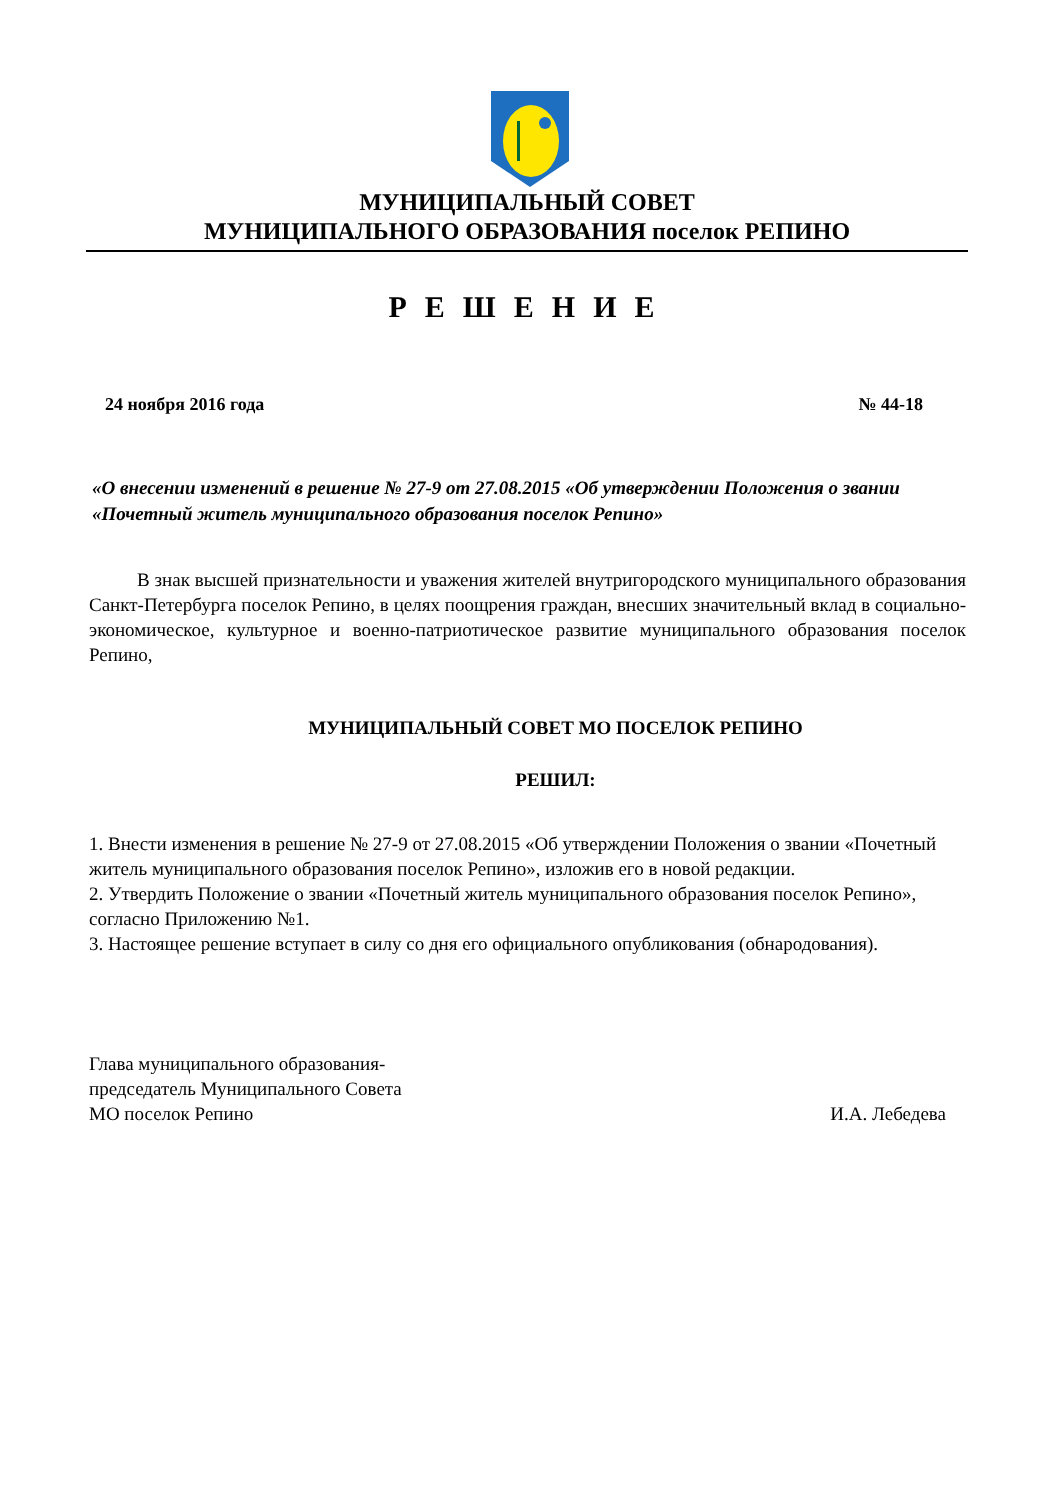МУНИЦИПАЛЬНЫЙ СОВЕТ
МУНИЦИПАЛЬНОГО ОБРАЗОВАНИЯ поселок РЕПИНО
РЕШЕНИЕ
24 ноября 2016 года № 44-18
«О внесении изменений в решение № 27-9 от 27.08.2015 «Об утверждении Положения о звании «Почетный житель муниципального образования поселок Репино»
В знак высшей признательности и уважения жителей внутригородского муниципального образования Санкт-Петербурга поселок Репино, в целях поощрения граждан, внесших значительный вклад в социально-экономическое, культурное и военно-патриотическое развитие муниципального образования поселок Репино,
МУНИЦИПАЛЬНЫЙ СОВЕТ МО ПОСЕЛОК РЕПИНО
РЕШИЛ:
1. Внести изменения в решение № 27-9 от 27.08.2015 «Об утверждении Положения о звании «Почетный житель муниципального образования поселок Репино», изложив его в новой редакции.
2. Утвердить Положение о звании «Почетный житель муниципального образования поселок Репино», согласно Приложению №1.
3. Настоящее решение вступает в силу со дня его официального опубликования (обнародования).
Глава муниципального образования-
председатель Муниципального Совета
МО поселок Репино
И.А. Лебедева